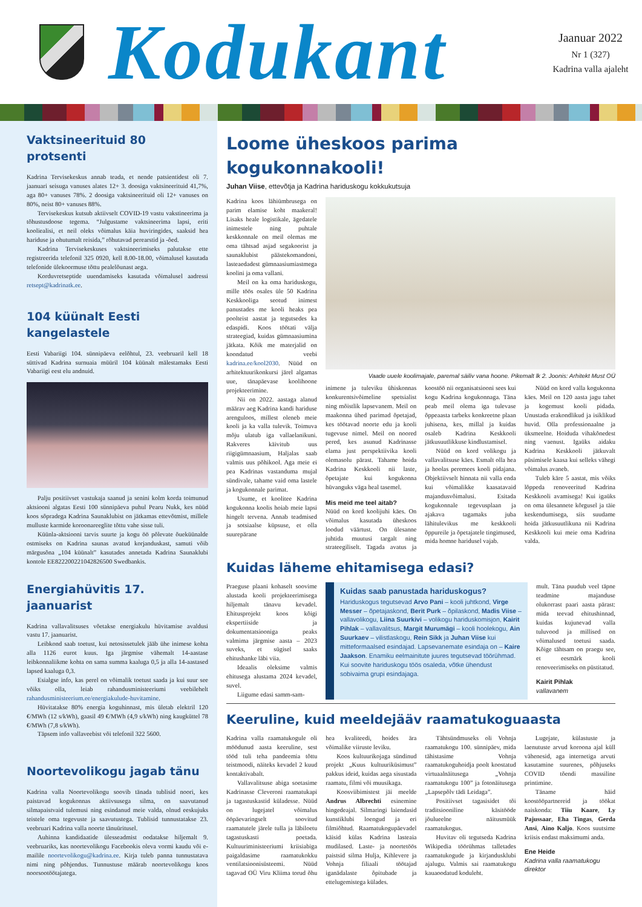Kodukant
Jaanuar 2022
Nr 1 (327)
Kadrina valla ajaleht
Vaktsineerituid 80 protsenti
Kadrina Tervisekeskus annab teada, et nende patsientidest oli 7. jaanuari seisuga vanuses alates 12+ 3. doosiga vaktsineerituid 41,7%, aga 80+ vanuses 78%. 2 doosiga vaktsineerituid oli 12+ vanuses on 80%, neist 80+ vanuses 88%.
Tervisekeskus kutsub aktiivselt COVID-19 vastu vakstineerima ja tõhustusdoose tegema. “Julgustame vaktsineerima lapsi, eriti kooliealisi, et neil oleks võimalus käia huviringides, saaksid hea hariduse ja ohutumalt reisida,” rõhutavad perearstid ja -õed.
Kadrina Tervisekeskuses vaktsineerimiseks palutakse ette registreerida telefonil 325 0920, kell 8.00-18.00, võimalusel kasutada telefonide ülekoormuse tõttu pealelõunast aega.
Korduvretseptide uuendamiseks kasutada võimalusel aadressi retsept@kadrinatk.ee.
104 küünalt Eesti kangelastele
Eesti Vabariigi 104. sünnipäeva eelõhtul, 23. veebruaril kell 18 süttivad Kadrina surnuaia müüril 104 küünalt mälestamaks Eesti Vabariigi eest elu andnuid.
Palju positiivset vastukaja saanud ja senini kolm korda toimunud aktsiooni algatas Eesti 100 sünnipäeva puhul Pearu Nukk, kes nüüd koos sõpradega Kadrina Saunaklubist on jätkamas ettevõtmist, millele mulluste karmide koroonareeglite tõttu vahe sisse tuli.
Küünla-aktsiooni tarvis suurte ja kogu öö põlevate õueküünalde ostmiseks on Kadrina saunas avatud korjanduskast, samuti võib märgusõna „104 küünalt” kasutades annetada Kadrina Saunaklubi kontole EE822200221042826500 Swedbankis.
Energiahüvitis 17. jaanuarist
Kadrina vallavalitsuses võetakse energiakulu hüvitamise avaldusi vastu 17. jaanuarist.
Leibkond saab toetust, kui netosissetulek jääb ühe inimese kohta alla 1126 eurot kuus. Iga järgmise vähemalt 14-aastase leibkonnaliikme kohta on sama summa kaaluga 0,5 ja alla 14-aastased lapsed kaaluga 0,3.
Esialgse info, kas perel on võimalik toetust saada ja kui suur see võiks olla, leiab rahandusministeeriumi veebilehelt rahandusministeerium.ee/energiakulude-huvitamine.
Hüvitatakse 80% energia koguhinnast, mis ületab elektril 120 €/MWh (12 s/kWh), gaasil 49 €/MWh (4,9 s/kWh) ning kaugküttel 78 €/MWh (7,8 s/kWh).
Täpsem info vallaveebist või telefonil 322 5600.
Noortevolikogu jagab tänu
Kadrina valla Noortevolikogu soovib tänada tublisid noori, kes paistavad kogukonnas aktiivsusega silma, on saavutanud silmapaistvaid tulemusi ning esindanud meie valda, olnud eeskujuks teistele oma tegevuste ja saavutustega. Tublisid tunnustatakse 23. veebruari Kadrina valla noorte tänuüritusel.
Auhinna kandidaatide ülesseadmist oodatakse hiljemalt 9. veebruariks, kas noortevolikogu Facebookis oleva vormi kaudu või e-mailile noortevolikogu@kadrina.ee. Kirja tuleb panna tunnustatava nimi ning põhjendus. Tunnustuse määrab noortevolikogu koos noorsootöötajatega.
Loome üheskoos parima kogukonnakooli!
Juhan Viise, ettevõtja ja Kadrina hariduskogu kokkukutsuja
Kadrina koos lähiümbrusega on parim elamise koht maakeral! Lisaks heale logistikale, ägedatele inimestele ning puhtale keskkonnale on meil olemas me oma tähtsad asjad segakoorist ja saunaklubist päästekomandoni, lasteaedadest gümnaasiumiastmega koolini ja oma vallani.
Meil on ka oma hariduskogu, mille töös osales üle 50 Kadrina Keskkooliga seotud inimest panustades me kooli heaks pea poolteist aastat ja tegutsedes ka edaspidi. Koos töötati välja strateegiad, kuidas gümnaasiumina jätkata. Kõik me materjalid on koondatud veebi kadrina.ee/kool2030. Nüüd on arhitektuurikonkursi järel algamas uue, tänapäevase koolihoone projekteerimine.
Nii on 2022. aastaga alanud määrav aeg Kadrina kandi hariduse arenguloos, millest oleneb meie kooli ja ka valla tulevik. Toimuva mõju ulatub iga vallaelanikuni. Rakveres käivitub uus riigigümnaasium, Haljalas saab valmis uus põhikool. Aga meie ei pea Kadrinas vastanduma mujal sündivale, tahame vaid oma lastele ja kogukonnale parimat.
Usume, et koolitee Kadrina kogukonna koolis hoiab meie lapsi hingelt tervena. Annab teadmised ja sotsiaalse küpsuse, et olla suurepärane
Vaade uuele koolimajale, paremal säiliv vana hoone. Pikemalt lk 2. Joonis: Arhitekt Must OÜ
inimene ja tuleviku ühiskonnas konkurentsivõimeline spetsialist ning mõistlik lapsevanem. Meil on maakonna ühed parimad õpetajad, kes töötavad noorte edu ja kooli tugevuse nimel. Meil on noored pered, kes asunud Kadrinasse elama just perspektiivika kooli olemasolu pärast. Tahame hoida Kadrina Keskkooli nii laste, õpetajate kui kogukonna hüvanguks väga heal tasemel.
Mis meid me teel aitab?
Nüüd on kord koolijuhi käes. On võimalus kasutada üheskoos loodud väärtust. On ülesanne juhtida muutusi targalt ning strateegiliselt. Tagada avatus ja koostöö nii organisatsiooni sees kui kogu Kadrina kogukonnaga. Täna peab meil olema iga tulevase õppeaasta tarbeks konkreetne plaan juhisena, kes, millal ja kuidas osaleb Kadrina Keskkooli jätkusuutlikkuse kindlustamisel.
Nüüd on kord volikogu ja vallavalitsuse käes. Esmalt olla hea ja hoolas peremees kooli pidajana. Objektiivselt hinnata nii valla enda kui võimalikke kaasatavaid majandusvõimalusi. Esitada kogukonnale tegevusplaan ja ajakava tagamaks juba lähitulevikus me keskkooli õppureile ja õpetajatele tingimused, mida homne haridusel vajab.
Nüüd on kord valla kogukonna käes. Meil on 120 aasta jagu tahet ja kogemust kooli pidada. Unustada erakondlikud ja isiklikud huvid. Olla professionaalne ja üksmeelne. Hoiduda vihakõnedest ning vaenust. Igaüks aidaku Kadrina Keskkooli jätkuvalt püsimisele kaasa kui selleks vähegi võimalus avaneb.
Tuleb käre 5 aastat, mis võiks lõppeda renoveeritud Kadrina Keskkooli avamisega! Kui igaüks on oma ülesannete kõrgusel ja täie keskendumisega, siis suudame hoida jätkusuutlikuna nii Kadrina Keskkooli kui meie oma Kadrina valda.
Kuidas läheme ehitamisega edasi?
Praeguse plaani kohaselt soovime alustada kooli projekteerimisega hiljemalt tänavu kevadel. Ehitusprojekt koos kõigi ekspertiiside ja dokumentatsiooniga peaks valmima järgmise aasta – 2023 suveks, et sügisel saaks ehitushanke läbi viia.
Ideaalis oleksime valmis ehitusega alustama 2024 kevadel, suvel.
Liigume edasi samm-sam-
Kuidas saab panustada hariduskogus?
Hariduskogus tegutsevad Arvo Pani – kooli juhtkond, Virge Messer – õpetajaskond, Berit Purk – õpilaskond, Madis Viise – vallavolikogu, Liina Suurkivi – volikogu hariduskomisjon, Kairit Pihlak – vallavalitsus, Margit Murumägi – kooli hoolekogu, Ain Suurkaev – vilistlaskogu, Rein Sikk ja Juhan Viise kui mitteformaalsed esindajad. Lapsevanemate esindaja on – Kaire Jaakson. Enamiku eelmainitute juures tegutsevad töörühmad.
Kui soovite hariduskogu töös osaleda, võtke ühendust sobivaima grupi esindajaga.
mult. Täna puudub veel täpne teadmine majanduse olukorrast paari aasta pärast: mida teevad ehitushinnad, kuidas kujunevad valla tuluvood ja millised on võimalused toetusi saada. Kõige tähtsam on praegu see, et eesmärk kooli renoveerimiseks on püstitatud.
Kairit Pihlak
vallavanem
Keeruline, kuid meeldejääv raamatukoguaasta
Kadrina valla raamatukogule oli möödunud aasta keeruline, sest tööd tuli teha pandeemia tõttu teistmoodi, näiteks kevadel 2 kuud kontaktivabalt.
Vallavalitsuse abiga soetasime Kadrinasse Cleveroni raamatukapi ja tagastuskastid küladesse. Nüüd on lugejatel võimalus ööpäevaringselt soovitud raamatutele järele tulla ja läbiloetu tagastuskasti poetada. Kultuuriministeeriumi kriisiabiga paigaldasime raamatukokku ventilatsioonisüsteemi. Nüüd tagavad OÜ Viru Kliima torud õhu hea kvaliteedi, hoides ära võimalike viiruste leviku.
Koos kultuurikojaga sündinud projekt „Kuus kultuuriküsimust” pakkus ideid, kuidas aega sisustada raamatu, filmi või muusikaga.
Koosviibimistest jäi meelde Andrus Albrechti esinemine hingedeajal. Silmaringi laiendasid kunstiklubi loengud ja eri filmiõhtud. Raamatukogupäevadel käisid külas Kadrina lasteaia mudilased. Laste- ja noortetöös paistsid silma Hulja, Kihlevere ja Vohnja filiaali töötajad iganädalaste õpitubade ja ettelugemistega külades.
Tähtsündmuseks oli Vohnja raamatukogu 100. sünnipäev, mida tähistasime Vohnja raamatukoguhoidja poolt koostatud virtuaalnäitusega „Vohnja raamatukogu 100” ja fotonäitusega „Lapsepõlv tädi Leidaga”.
Positiivset tagasisidet tõi traditsiooniline käsitööde jõulueelne näitusmüük raamatukogus.
Huvitav oli tegutseda Kadrina Wikipedia töörühmas talletades raamatukogude ja kirjandusklubi ajalugu. Valmis sai raamatukogu kauaoodatud koduleht.
Lugejate, külastuste ja laenutuste arvud koroona ajal küll vähenesid, aga internetiga arvuti kasutamine suurenes, põhjuseks COVID tõendi massiline printimine.
Täname häid koostööpartnereid ja töökat naiskonda: Tiiu Kaare, Ly Pajussaar, Eha Tingas, Gerda Ansi, Aino Kaljo. Koos suutsime kriisis endast maksimumi anda.
Ene Heide
Kadrina valla raamatukogu direktor